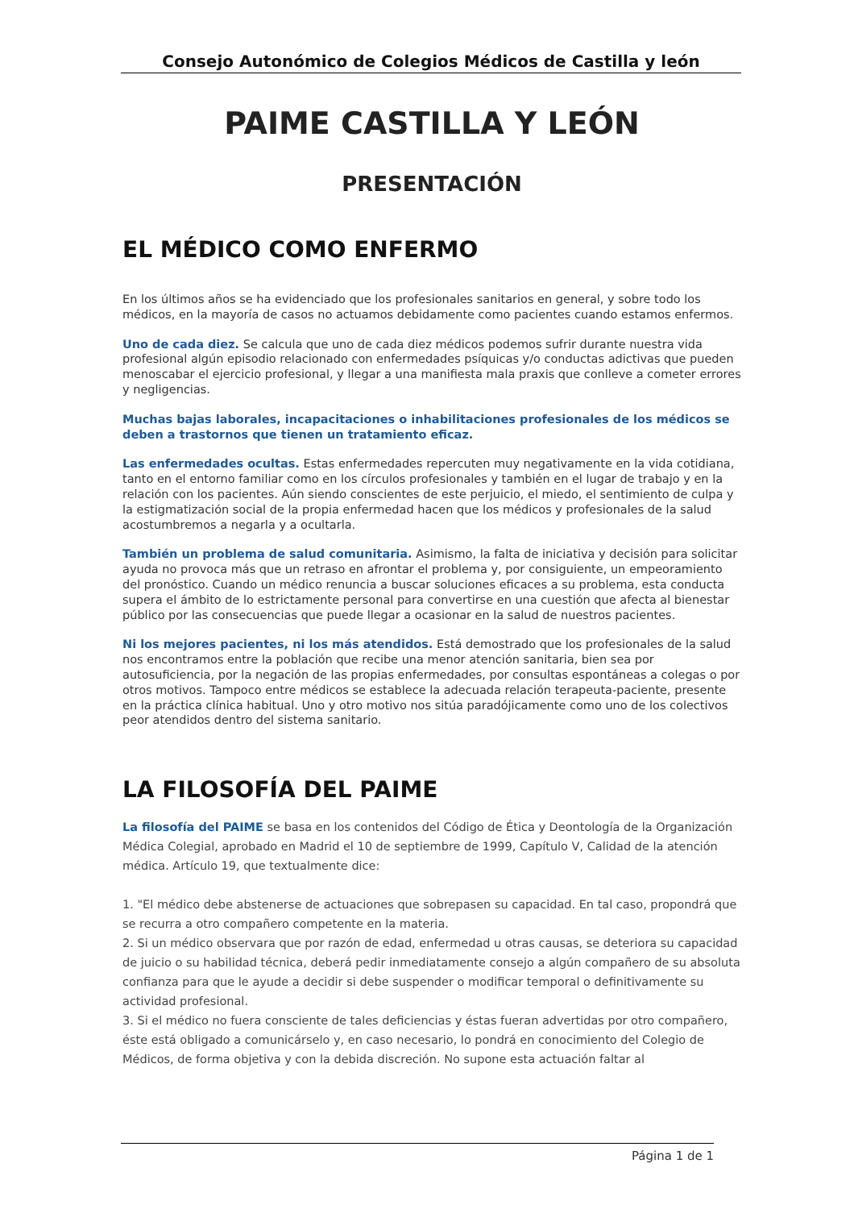Consejo Autonómico de Colegios Médicos de Castilla y león
PAIME CASTILLA Y LEÓN
PRESENTACIÓN
EL MÉDICO COMO ENFERMO
En los últimos años se ha evidenciado que los profesionales sanitarios en general, y sobre todo los médicos, en la mayoría de casos no actuamos debidamente como pacientes cuando estamos enfermos.
Uno de cada diez. Se calcula que uno de cada diez médicos podemos sufrir durante nuestra vida profesional algún episodio relacionado con enfermedades psíquicas y/o conductas adictivas que pueden menoscabar el ejercicio profesional, y llegar a una manifiesta mala praxis que conlleve a cometer errores y negligencias.
Muchas bajas laborales, incapacitaciones o inhabilitaciones profesionales de los médicos se deben a trastornos que tienen un tratamiento eficaz.
Las enfermedades ocultas. Estas enfermedades repercuten muy negativamente en la vida cotidiana, tanto en el entorno familiar como en los círculos profesionales y también en el lugar de trabajo y en la relación con los pacientes. Aún siendo conscientes de este perjuicio, el miedo, el sentimiento de culpa y la estigmatización social de la propia enfermedad hacen que los médicos y profesionales de la salud acostumbremos a negarla y a ocultarla.
También un problema de salud comunitaria. Asimismo, la falta de iniciativa y decisión para solicitar ayuda no provoca más que un retraso en afrontar el problema y, por consiguiente, un empeoramiento del pronóstico. Cuando un médico renuncia a buscar soluciones eficaces a su problema, esta conducta supera el ámbito de lo estrictamente personal para convertirse en una cuestión que afecta al bienestar público por las consecuencias que puede llegar a ocasionar en la salud de nuestros pacientes.
Ni los mejores pacientes, ni los más atendidos. Está demostrado que los profesionales de la salud nos encontramos entre la población que recibe una menor atención sanitaria, bien sea por autosuficiencia, por la negación de las propias enfermedades, por consultas espontáneas a colegas o por otros motivos. Tampoco entre médicos se establece la adecuada relación terapeuta-paciente, presente en la práctica clínica habitual. Uno y otro motivo nos sitúa paradójicamente como uno de los colectivos peor atendidos dentro del sistema sanitario.
LA FILOSOFÍA DEL PAIME
La filosofía del PAIME se basa en los contenidos del Código de Ética y Deontología de la Organización Médica Colegial, aprobado en Madrid el 10 de septiembre de 1999, Capítulo V, Calidad de la atención médica. Artículo 19, que textualmente dice:
1. "El médico debe abstenerse de actuaciones que sobrepasen su capacidad. En tal caso, propondrá que se recurra a otro compañero competente en la materia.
2. Si un médico observara que por razón de edad, enfermedad u otras causas, se deteriora su capacidad de juicio o su habilidad técnica, deberá pedir inmediatamente consejo a algún compañero de su absoluta confianza para que le ayude a decidir si debe suspender o modificar temporal o definitivamente su actividad profesional.
3. Si el médico no fuera consciente de tales deficiencias y éstas fueran advertidas por otro compañero, éste está obligado a comunicárselo y, en caso necesario, lo pondrá en conocimiento del Colegio de Médicos, de forma objetiva y con la debida discreción. No supone esta actuación faltar al
Página 1 de 1